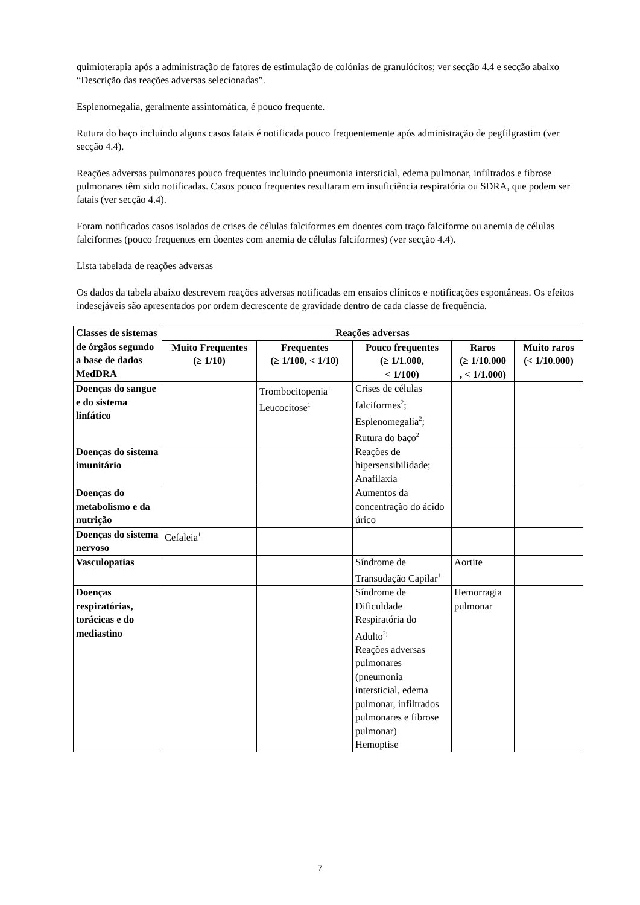quimioterapia após a administração de fatores de estimulação de colónias de granulócitos; ver secção 4.4 e secção abaixo “Descrição das reações adversas selecionadas”.
Esplenomegalia, geralmente assintomática, é pouco frequente.
Rutura do baço incluindo alguns casos fatais é notificada pouco frequentemente após administração de pegfilgrastim (ver secção 4.4).
Reações adversas pulmonares pouco frequentes incluindo pneumonia intersticial, edema pulmonar, infiltrados e fibrose pulmonares têm sido notificadas. Casos pouco frequentes resultaram em insuficiência respiratória ou SDRA, que podem ser fatais (ver secção 4.4).
Foram notificados casos isolados de crises de células falciformes em doentes com traço falciforme ou anemia de células falciformes (pouco frequentes em doentes com anemia de células falciformes) (ver secção 4.4).
Lista tabelada de reações adversas
Os dados da tabela abaixo descrevem reações adversas notificadas em ensaios clínicos e notificações espontâneas. Os efeitos indesejáveis são apresentados por ordem decrescente de gravidade dentro de cada classe de frequência.
| Classes de sistemas de órgãos segundo a base de dados MedDRA | Reações adversas | | | | |
| --- | --- | --- | --- | --- | --- |
| | Muito Frequentes (≥ 1/10) | Frequentes (≥ 1/100, < 1/10) | Pouco frequentes (≥ 1/1.000, < 1/100) | Raros (≥ 1/10.000 , < 1/1.000) | Muito raros (< 1/10.000) |
| Doenças do sangue e do sistema linfático | | Trombocitopenia<sup>1</sup> Leucocitose<sup>1</sup> | Crises de células falciformes<sup>2</sup>; Esplenomegalia<sup>2</sup>; Rutura do baço<sup>2</sup> | | |
| Doenças do sistema imunitário | | | Reações de hipersensibilidade; Anafilaxia | | |
| Doenças do metabolismo e da nutrição | | | Aumentos da concentração do ácido úrico | | |
| Doenças do sistema nervoso | Cefaleia<sup>1</sup> | | | | |
| Vasculopatias | | | Síndrome de Transudação Capilar<sup>1</sup> | Aortite | |
| Doenças respiratórias, torácicas e do mediastino | | | Síndrome de Dificuldade Respiratória do Adulto<sup>2;</sup> Reações adversas pulmonares (pneumonia intersticial, edema pulmonar, infiltrados pulmonares e fibrose pulmonar) Hemoptise | Hemorragia pulmonar | |
7